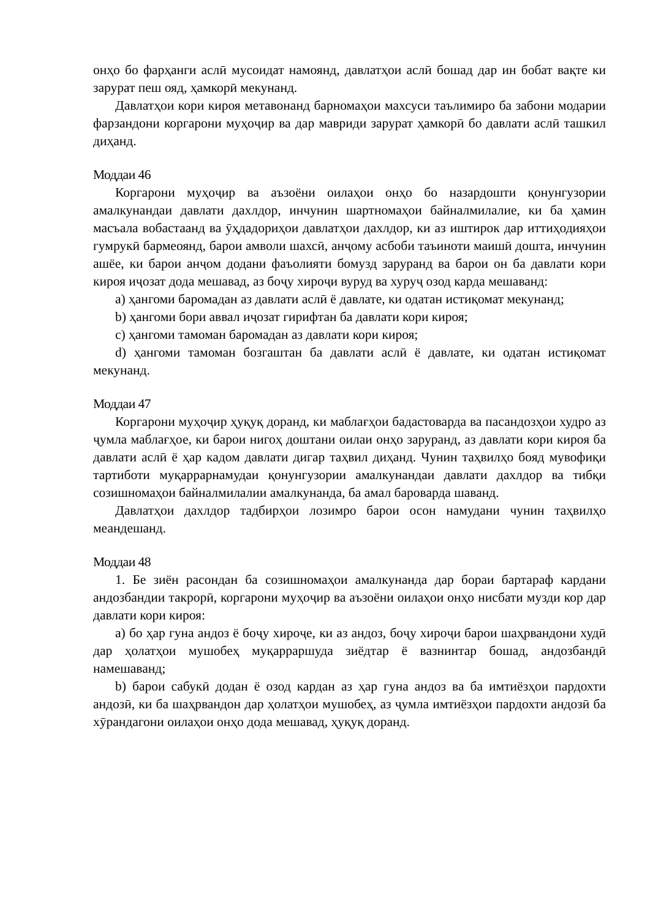онҳо бо фарҳанги аслӣ мусоидат намоянд, давлатҳои аслӣ бошад дар ин бобат вақте ки зарурат пеш ояд, ҳамкорӣ мекунанд.
Давлатҳои кори кироя метавонанд барномаҳои махсуси таълимиро ба забони модарии фарзандони коргарони муҳоҷир ва дар мавриди зарурат ҳамкорӣ бо давлати аслӣ ташкил диҳанд.
Моддаи 46
Коргарони муҳоҷир ва аъзоёни оилаҳои онҳо бо назардошти қонунгузории амалкунандаи давлати дахлдор, инчунин шартномаҳои байналмилалие, ки ба ҳамин масъала вобастаанд ва ӯҳдадориҳои давлатҳои дахлдор, ки аз иштирок дар иттиҳодияҳои гумрукӣ бармеоянд, барои амволи шахсӣ, анҷому асбоби таъиноти маишӣ дошта, инчунин ашёе, ки барои анҷом додани фаъолияти бомузд заруранд ва барои он ба давлати кори кироя иҷозат дода мешавад, аз боҷу хироҷи вуруд ва хуруҷ озод карда мешаванд:
a) ҳангоми баромадан аз давлати аслӣ ё давлате, ки одатан истиқомат мекунанд;
b) ҳангоми бори аввал иҷозат гирифтан ба давлати кори кироя;
c) ҳангоми тамоман баромадан аз давлати кори кироя;
d) ҳангоми тамоман бозгаштан ба давлати аслӣ ё давлате, ки одатан истиқомат мекунанд.
Моддаи 47
Коргарони муҳоҷир ҳуқуқ доранд, ки маблағҳои бадастоварда ва пасандозҳои худро аз ҷумла маблағҳое, ки барои нигоҳ доштани оилаи онҳо заруранд, аз давлати кори кироя ба давлати аслӣ ё ҳар кадом давлати дигар таҳвил диҳанд. Чунин таҳвилҳо бояд мувофиқи тартиботи муқаррарнамудаи қонунгузории амалкунандаи давлати дахлдор ва тибқи созишномаҳои байналмилалии амалкунанда, ба амал бароварда шаванд.
Давлатҳои дахлдор тадбирҳои лозимро барои осон намудани чунин таҳвилҳо меандешанд.
Моддаи 48
1. Бе зиён расондан ба созишномаҳои амалкунанда дар бораи бартараф кардани андозбандии такрорӣ, коргарони муҳоҷир ва аъзоёни оилаҳои онҳо нисбати музди кор дар давлати кори кироя:
a) бо ҳар гуна андоз ё боҷу хироҷе, ки аз андоз, боҷу хироҷи барои шаҳрвандони худӣ дар ҳолатҳои мушобеҳ муқарраршуда зиёдтар ё вазнинтар бошад, андозбандӣ намешаванд;
b) барои сабукӣ додан ё озод кардан аз ҳар гуна андоз ва ба имтиёзҳои пардохти андозӣ, ки ба шаҳрвандон дар ҳолатҳои мушобеҳ, аз ҷумла имтиёзҳои пардохти андозӣ ба хӯрандагони оилаҳои онҳо дода мешавад, ҳуқуқ доранд.